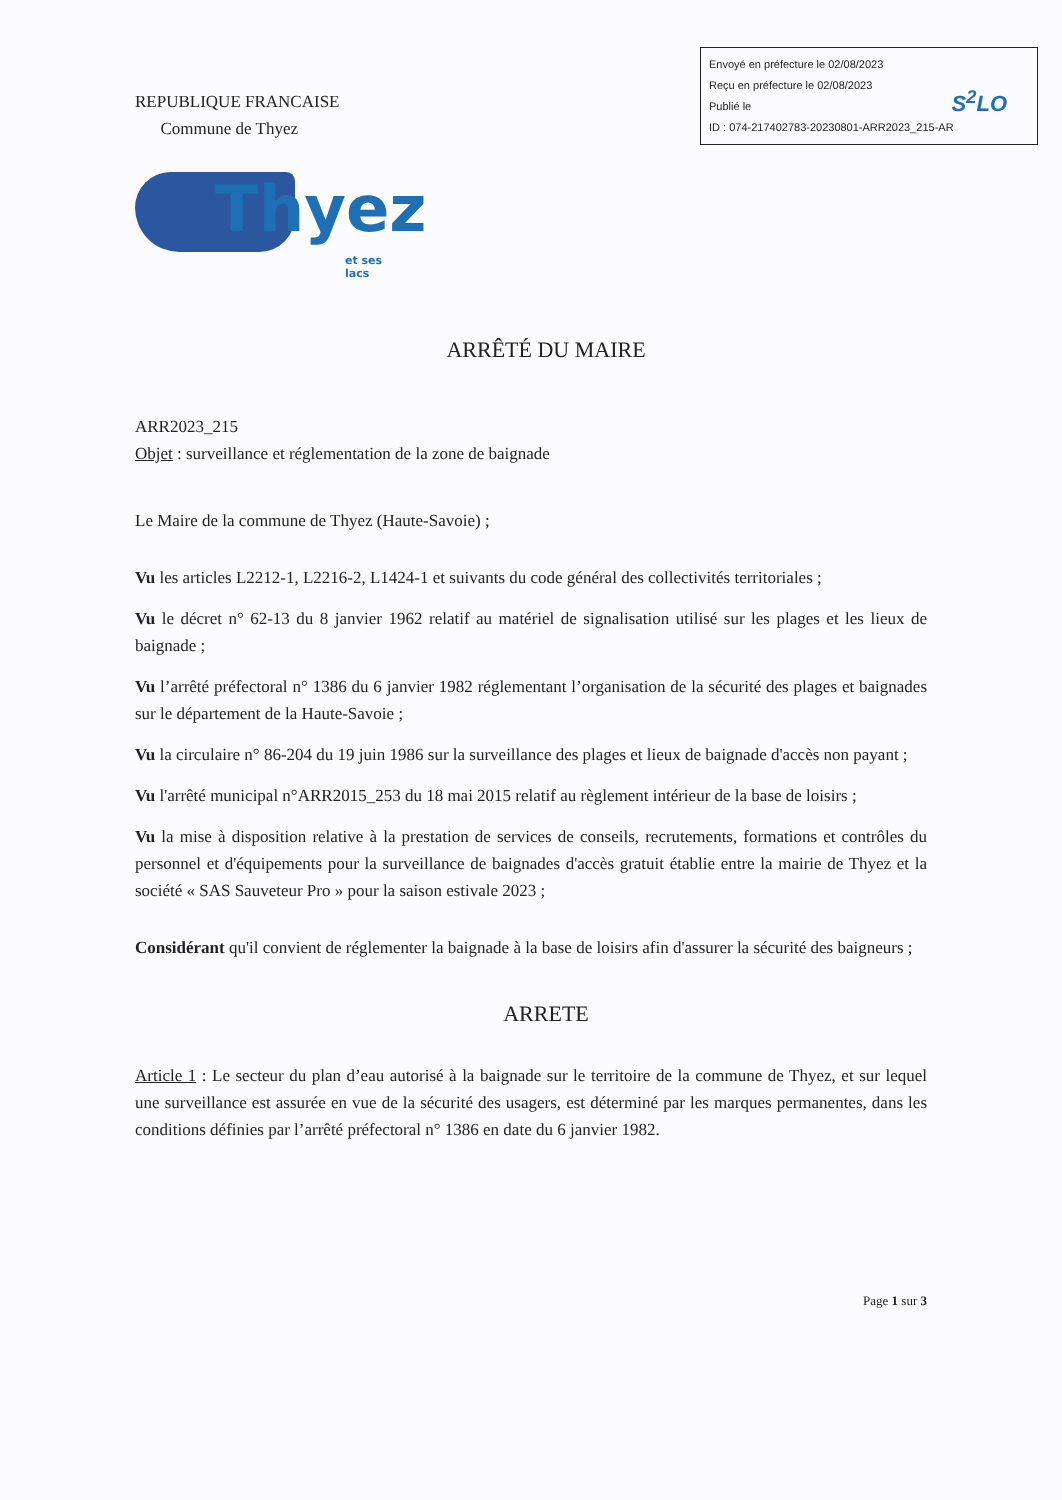Envoyé en préfecture le 02/08/2023
Reçu en préfecture le 02/08/2023
Publié le
ID : 074-217402783-20230801-ARR2023_215-AR
S<sup>2</sup>LO
REPUBLIQUE FRANCAISE
Commune de Thyez
Thyez
et ses lacs
ARRÊTÉ DU MAIRE
ARR2023_215
Objet : surveillance et réglementation de la zone de baignade
Le Maire de la commune de Thyez (Haute-Savoie) ;
Vu les articles L2212-1, L2216-2, L1424-1 et suivants du code général des collectivités territoriales ;
Vu le décret n° 62-13 du 8 janvier 1962 relatif au matériel de signalisation utilisé sur les plages et les lieux de baignade ;
Vu l’arrêté préfectoral n° 1386 du 6 janvier 1982 réglementant l’organisation de la sécurité des plages et baignades sur le département de la Haute-Savoie ;
Vu la circulaire n° 86-204 du 19 juin 1986 sur la surveillance des plages et lieux de baignade d'accès non payant ;
Vu l'arrêté municipal n°ARR2015_253 du 18 mai 2015 relatif au règlement intérieur de la base de loisirs ;
Vu la mise à disposition relative à la prestation de services de conseils, recrutements, formations et contrôles du personnel et d'équipements pour la surveillance de baignades d'accès gratuit établie entre la mairie de Thyez et la société « SAS Sauveteur Pro » pour la saison estivale 2023 ;
Considérant qu'il convient de réglementer la baignade à la base de loisirs afin d'assurer la sécurité des baigneurs ;
ARRETE
Article 1 : Le secteur du plan d’eau autorisé à la baignade sur le territoire de la commune de Thyez, et sur lequel une surveillance est assurée en vue de la sécurité des usagers, est déterminé par les marques permanentes, dans les conditions définies par l’arrêté préfectoral n° 1386 en date du 6 janvier 1982.
Page 1 sur 3